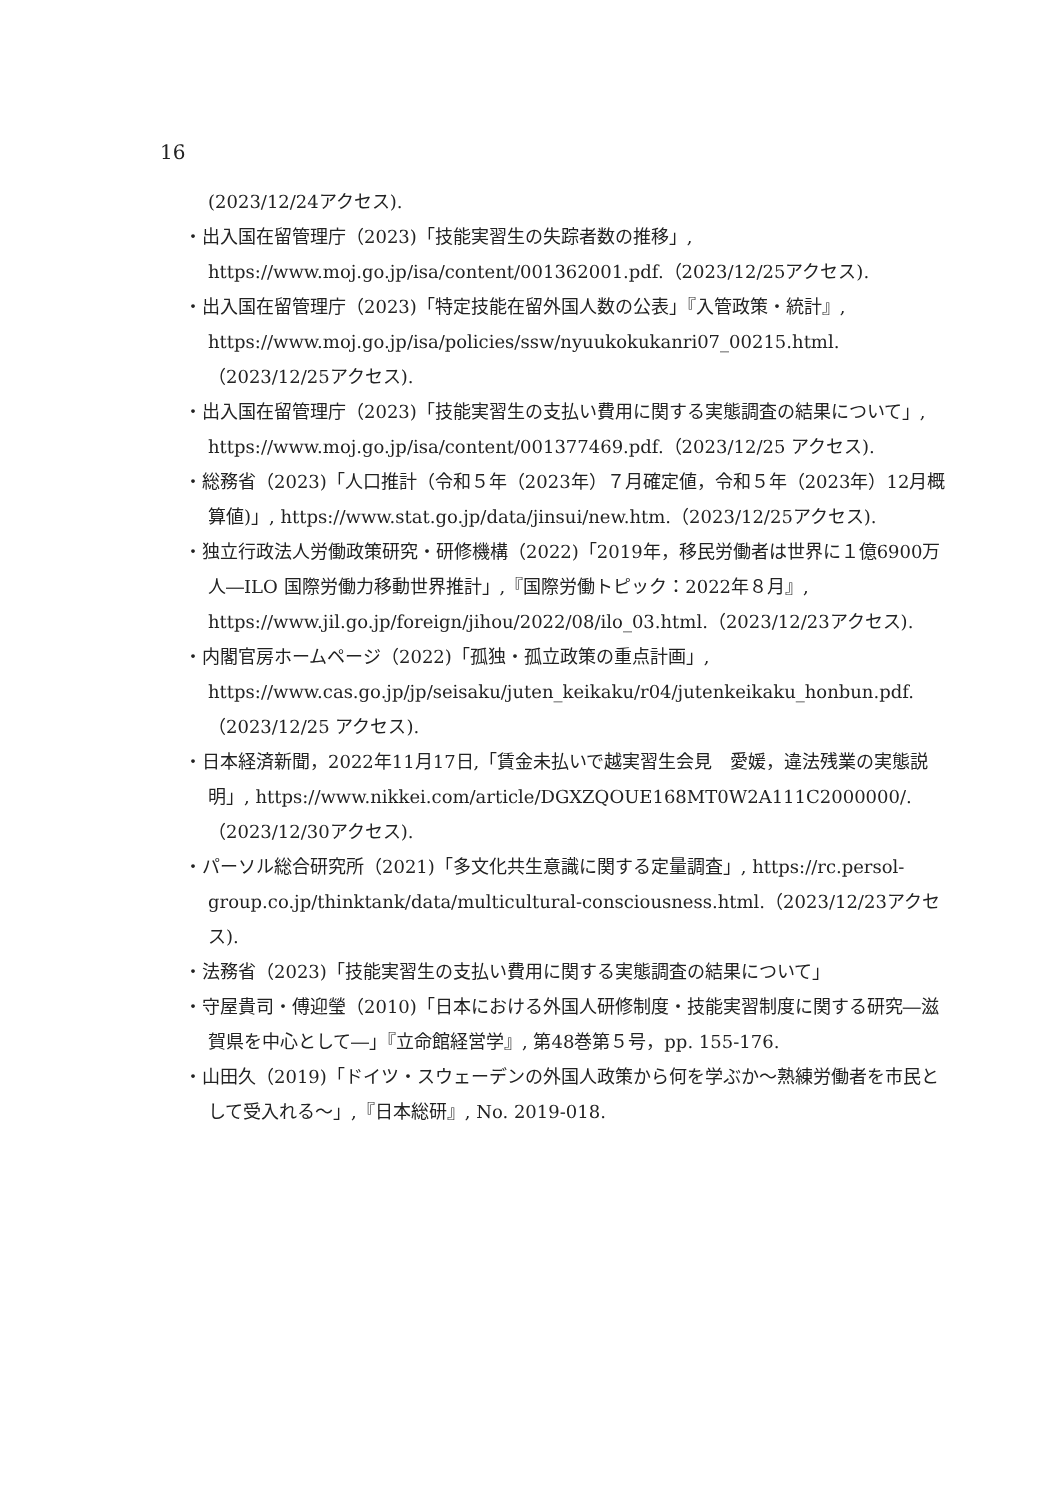16
(2023/12/24アクセス).
・出入国在留管理庁（2023)「技能実習生の失踪者数の推移」, https://www.moj.go.jp/isa/content/001362001.pdf.（2023/12/25アクセス).
・出入国在留管理庁（2023)「特定技能在留外国人数の公表」『入管政策・統計』, https://www.moj.go.jp/isa/policies/ssw/nyuukokukanri07_00215.html.（2023/12/25アクセス).
・出入国在留管理庁（2023)「技能実習生の支払い費用に関する実態調査の結果について」, https://www.moj.go.jp/isa/content/001377469.pdf.（2023/12/25 アクセス).
・総務省（2023)「人口推計（令和５年（2023年）７月確定値，令和５年（2023年）12月概算値)」, https://www.stat.go.jp/data/jinsui/new.htm.（2023/12/25アクセス).
・独立行政法人労働政策研究・研修機構（2022)「2019年，移民労働者は世界に１億6900万人―ILO 国際労働力移動世界推計」,『国際労働トピック：2022年８月』, https://www.jil.go.jp/foreign/jihou/2022/08/ilo_03.html.（2023/12/23アクセス).
・内閣官房ホームページ（2022)「孤独・孤立政策の重点計画」, https://www.cas.go.jp/jp/seisaku/juten_keikaku/r04/jutenkeikaku_honbun.pdf.（2023/12/25 アクセス).
・日本経済新聞，2022年11月17日,「賃金未払いで越実習生会見　愛媛，違法残業の実態説明」, https://www.nikkei.com/article/DGXZQOUE168MT0W2A111C2000000/.（2023/12/30アクセス).
・パーソル総合研究所（2021)「多文化共生意識に関する定量調査」, https://rc.persol-group.co.jp/thinktank/data/multicultural-consciousness.html.（2023/12/23アクセス).
・法務省（2023)「技能実習生の支払い費用に関する実態調査の結果について」
・守屋貴司・傅迎瑩（2010)「日本における外国人研修制度・技能実習制度に関する研究―滋賀県を中心として―」『立命館経営学』, 第48巻第５号，pp. 155-176.
・山田久（2019)「ドイツ・スウェーデンの外国人政策から何を学ぶか〜熟練労働者を市民として受入れる〜」,『日本総研』, No. 2019-018.